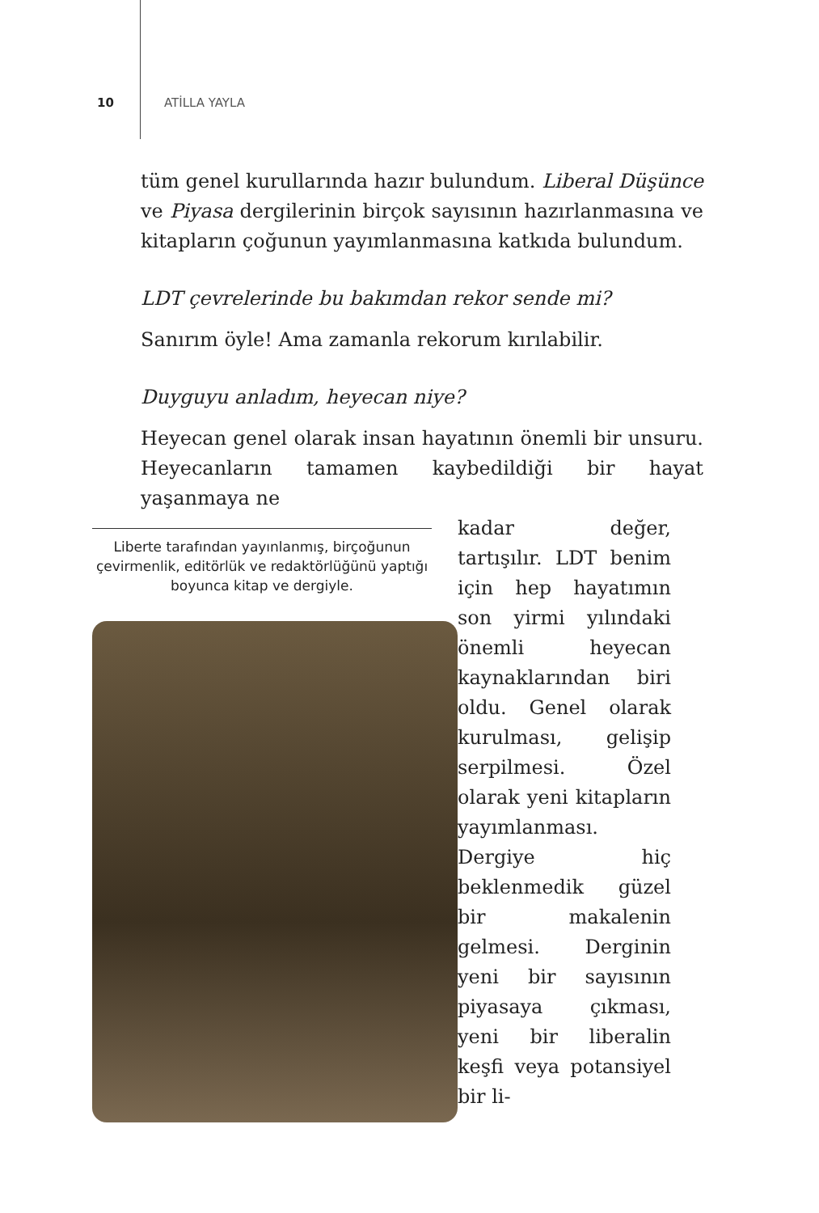10 ATİLLA YAYLA
tüm genel kurullarında hazır bulundum. Liberal Düşünce ve Piyasa dergilerinin birçok sayısının hazırlanmasına ve kitapların çoğunun yayımlanmasına katkıda bulundum.
LDT çevrelerinde bu bakımdan rekor sende mi?
Sanırım öyle! Ama zamanla rekorum kırılabilir.
Duyguyu anladım, heyecan niye?
Heyecan genel olarak insan hayatının önemli bir unsuru. Heyecanların tamamen kaybedildiği bir hayat yaşanmaya ne
Liberte tarafından yayınlanmış, birçoğunun çevirmenlik, editörlük ve redaktörlüğünü yaptığı boyunca kitap ve dergiyle.
kadar değer, tartışılır. LDT benim için hep hayatımın son yirmi yılındaki önemli heyecan kaynaklarından biri oldu. Genel olarak kurulması, gelişip serpilmesi. Özel olarak yeni kitapların yayımlanması. Dergiye hiç beklenmedik güzel bir makalenin gelmesi. Derginin yeni bir sayısının piyasaya çıkması, yeni bir liberalin keşfi veya potansiyel bir li-